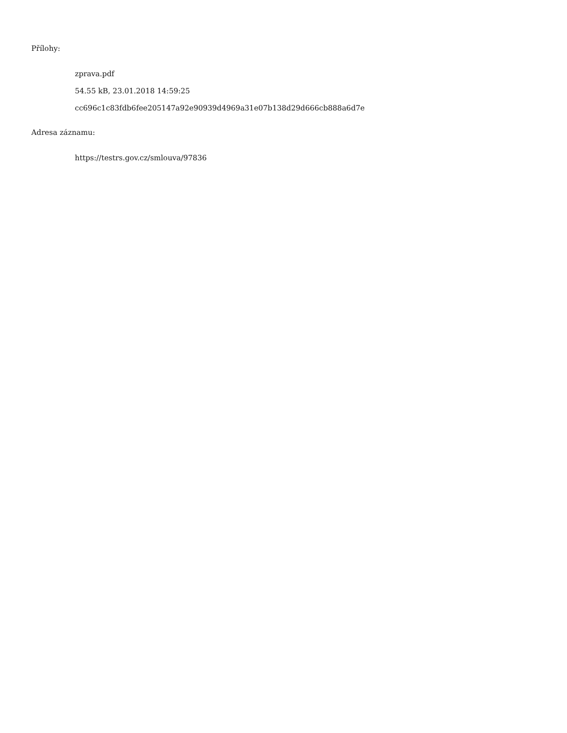Přílohy:
zprava.pdf
54.55 kB, 23.01.2018 14:59:25
cc696c1c83fdb6fee205147a92e90939d4969a31e07b138d29d666cb888a6d7e
Adresa záznamu:
https://testrs.gov.cz/smlouva/97836